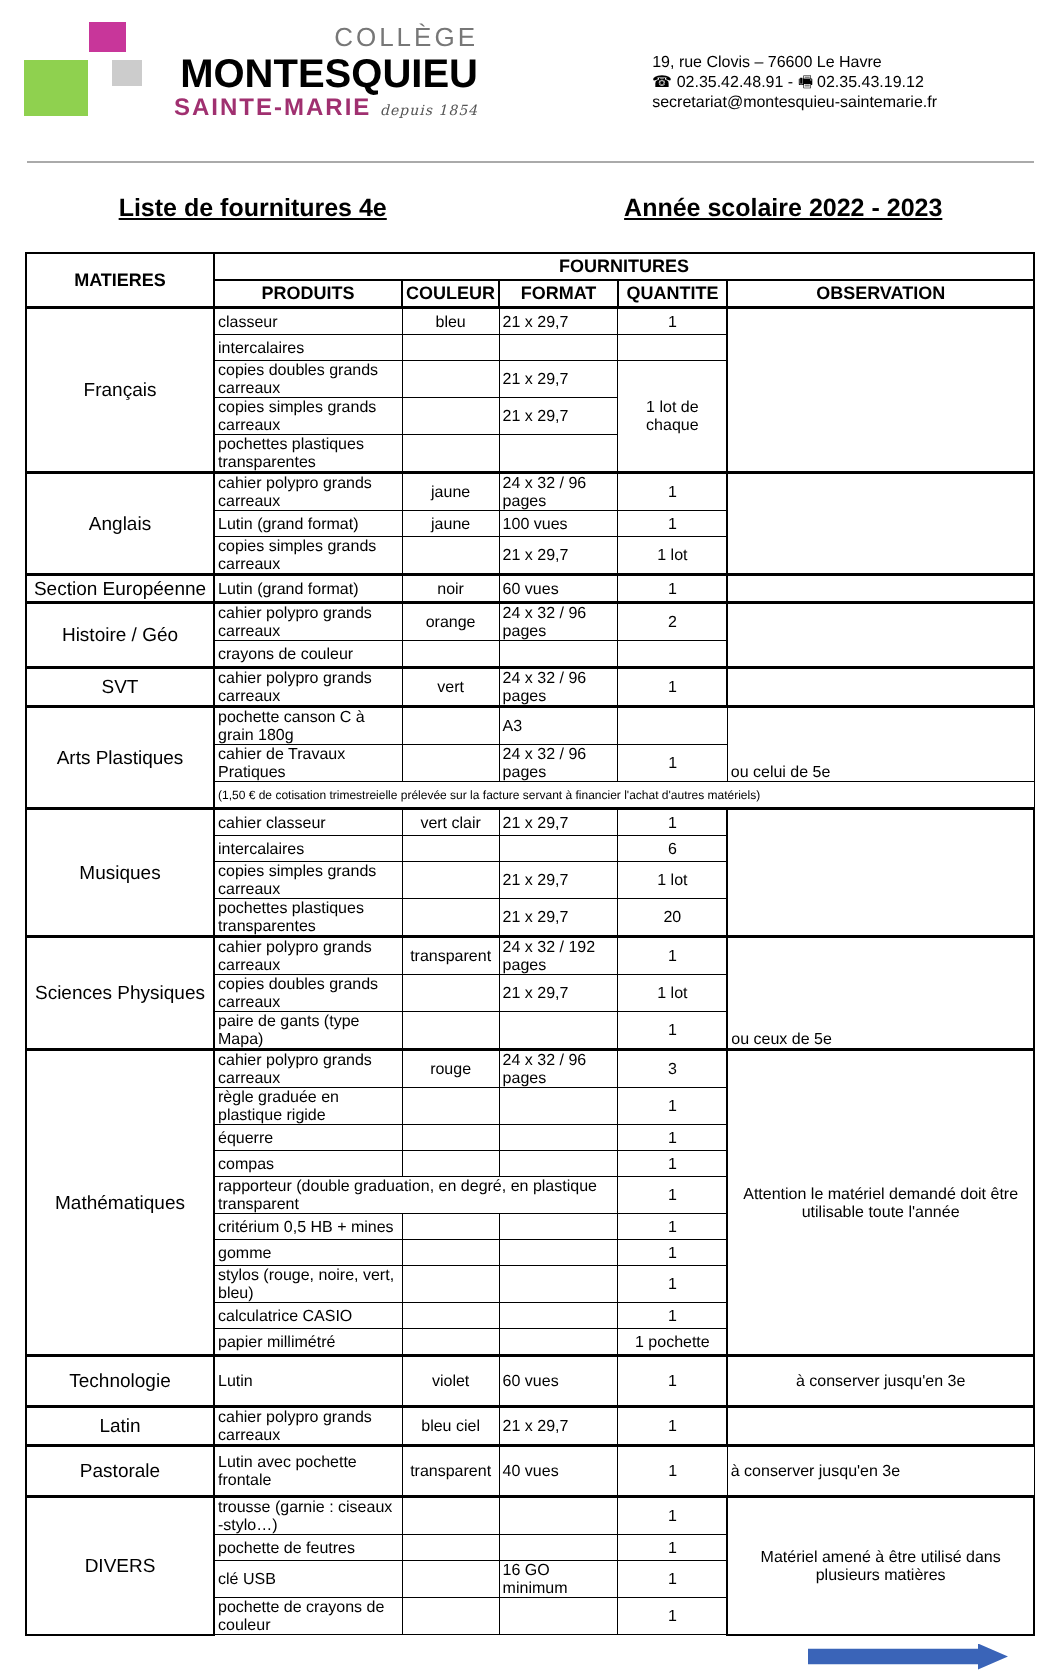COLLÈGE
MONTESQUIEU
SAINTE-MARIE depuis 1854
19, rue Clovis – 76600 Le Havre
☎ 02.35.42.48.91 - 🖷 02.35.43.19.12
secretariat@montesquieu-saintemarie.fr
Liste de fournitures 4e Année scolaire 2022 - 2023
| MATIERES | FOURNITURES | | | | |
| --- | --- | --- | --- | --- | --- |
| | PRODUITS | COULEUR | FORMAT | QUANTITE | OBSERVATION |
| Français | classeur | bleu | 21 x 29,7 | 1 | |
| | intercalaires | | | | |
| | copies doubles grands carreaux | | 21 x 29,7 | 1 lot de chaque | |
| | copies simples grands carreaux | | 21 x 29,7 | | |
| | pochettes plastiques transparentes | | | | |
| Anglais | cahier polypro grands carreaux | jaune | 24 x 32 / 96 pages | 1 | |
| | Lutin (grand format) | jaune | 100 vues | 1 | |
| | copies simples grands carreaux | | 21 x 29,7 | 1 lot | |
| Section Européenne | Lutin (grand format) | noir | 60 vues | 1 | |
| Histoire / Géo | cahier polypro grands carreaux | orange | 24 x 32 / 96 pages | 2 | |
| | crayons de couleur | | | | |
| SVT | cahier polypro grands carreaux | vert | 24 x 32 / 96 pages | 1 | |
| Arts Plastiques | pochette canson C à grain 180g | | A3 | | ou celui de 5e |
| | cahier de Travaux Pratiques | | 24 x 32 / 96 pages | 1 | |
| | (1,50 € de cotisation trimestreielle prélevée sur la facture servant à financier l'achat d'autres matériels) | | | | |
| Musiques | cahier classeur | vert clair | 21 x 29,7 | 1 | |
| | intercalaires | | | 6 | |
| | copies simples grands carreaux | | 21 x 29,7 | 1 lot | |
| | pochettes plastiques transparentes | | 21 x 29,7 | 20 | |
| Sciences Physiques | cahier polypro grands carreaux | transparent | 24 x 32 / 192 pages | 1 | ou ceux de 5e |
| | copies doubles grands carreaux | | 21 x 29,7 | 1 lot | |
| | paire de gants (type Mapa) | | | 1 | |
| Mathématiques | cahier polypro grands carreaux | rouge | 24 x 32 / 96 pages | 3 | Attention le matériel demandé doit être utilisable toute l'année |
| | règle graduée en plastique rigide | | | 1 | |
| | équerre | | | 1 | |
| | compas | | | 1 | |
| | rapporteur (double graduation, en degré, en plastique transparent | | | 1 | |
| | critérium 0,5 HB + mines | | | 1 | |
| | gomme | | | 1 | |
| | stylos (rouge, noire, vert, bleu) | | | 1 | |
| | calculatrice CASIO | | | 1 | |
| | papier millimétré | | | 1 pochette | |
| Technologie | Lutin | violet | 60 vues | 1 | à conserver jusqu'en 3e |
| Latin | cahier polypro grands carreaux | bleu ciel | 21 x 29,7 | 1 | |
| Pastorale | Lutin avec pochette frontale | transparent | 40 vues | 1 | à conserver jusqu'en 3e |
| DIVERS | trousse (garnie : ciseaux -stylo…) | | | 1 | Matériel amené à être utilisé dans plusieurs matières |
| | pochette de feutres | | | 1 | |
| | clé USB | | 16 GO minimum | 1 | |
| | pochette de crayons de couleur | | | 1 | |